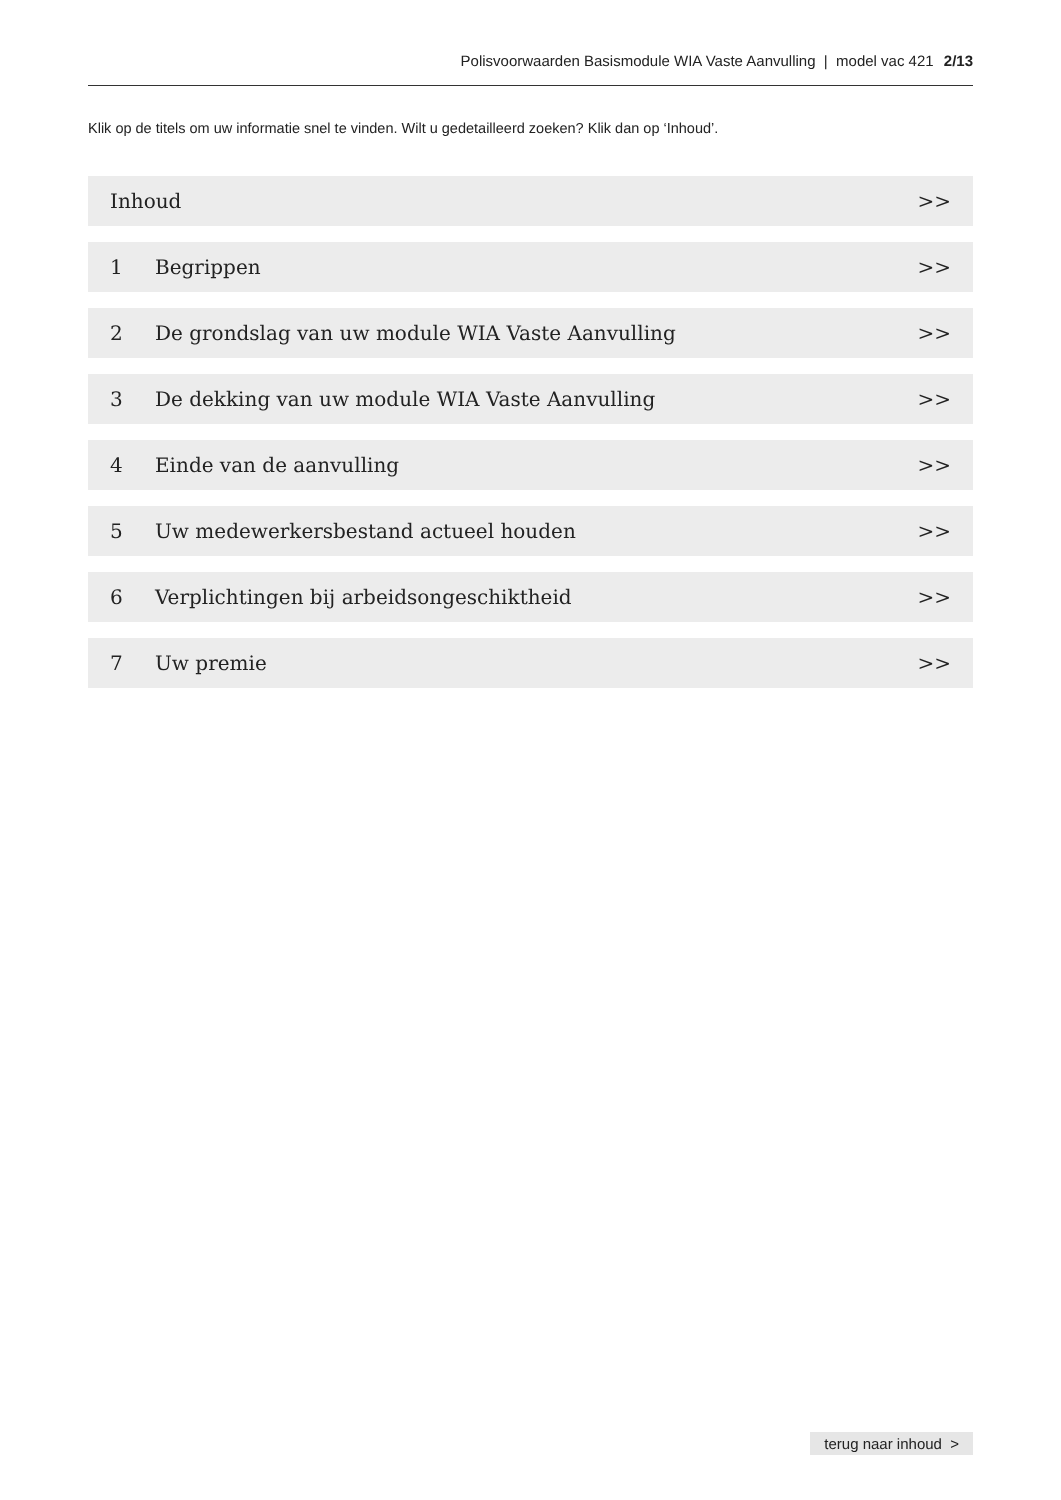Polisvoorwaarden Basismodule WIA Vaste Aanvulling | model vac 421 2/13
Klik op de titels om uw informatie snel te vinden. Wilt u gedetailleerd zoeken? Klik dan op ‘Inhoud’.
Inhoud >>
1 Begrippen >>
2 De grondslag van uw module WIA Vaste Aanvulling >>
3 De dekking van uw module WIA Vaste Aanvulling >>
4 Einde van de aanvulling >>
5 Uw medewerkersbestand actueel houden >>
6 Verplichtingen bij arbeidsongeschiktheid >>
7 Uw premie >>
terug naar inhoud >